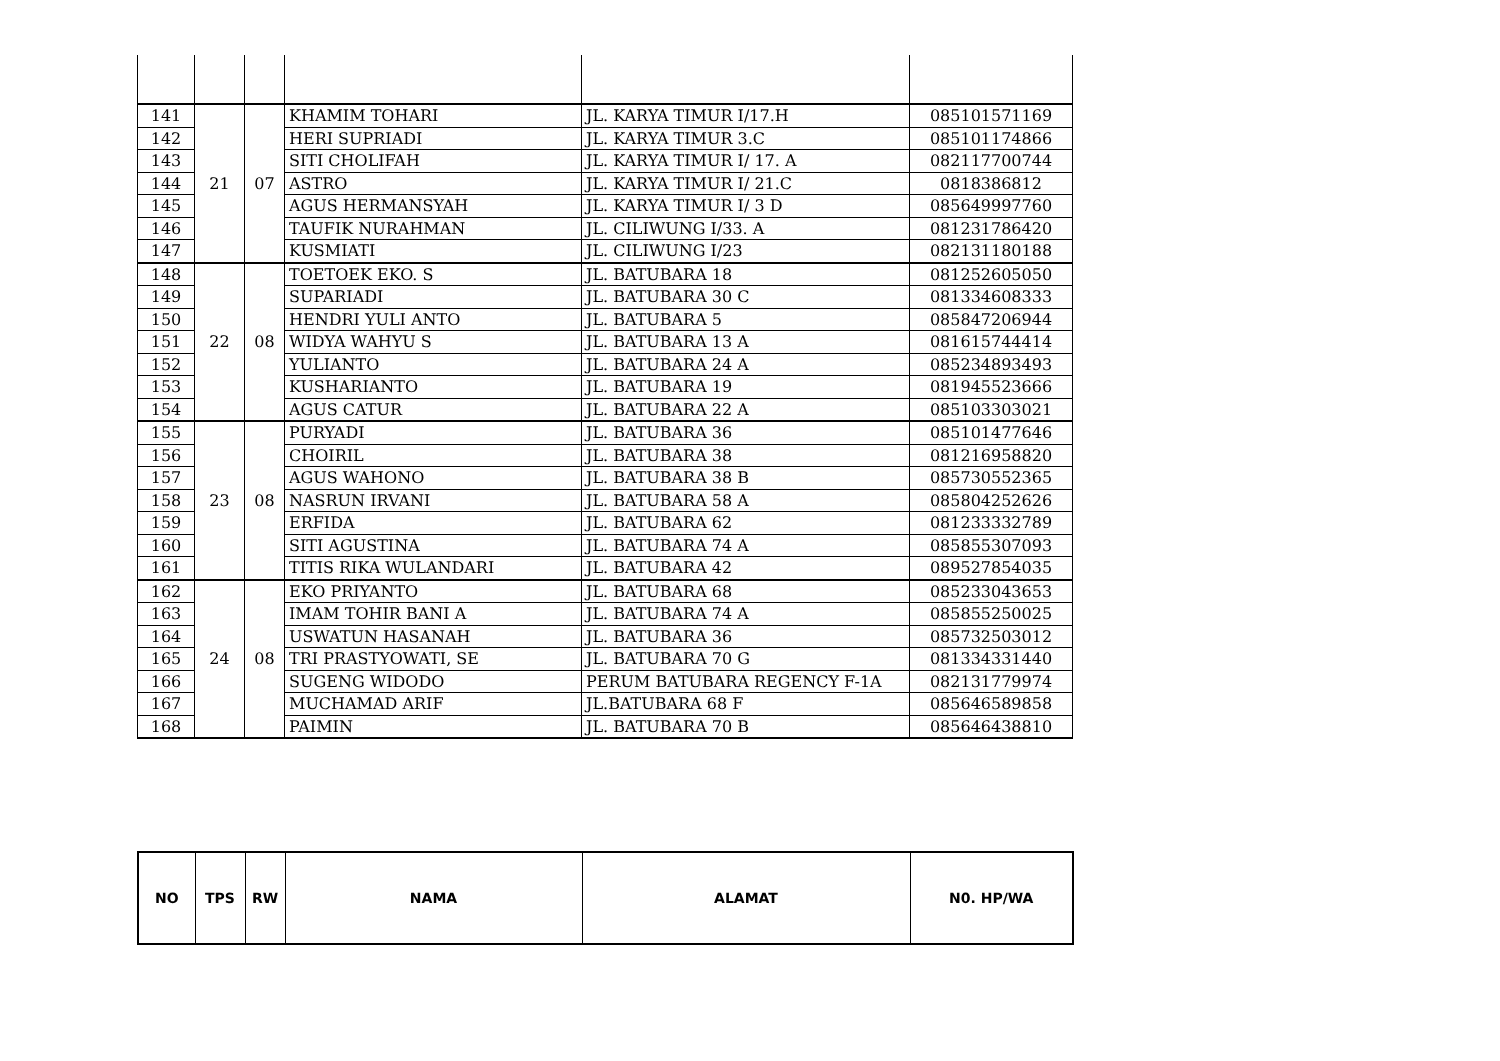| 141 | 21 | 07 | KHAMIM TOHARI | JL. KARYA TIMUR I/17.H | 085101571169 |
| 142 | | | HERI SUPRIADI | JL. KARYA TIMUR 3.C | 085101174866 |
| 143 | | | SITI CHOLIFAH | JL. KARYA TIMUR I/ 17. A | 082117700744 |
| 144 | | | ASTRO | JL. KARYA TIMUR I/ 21.C | 0818386812 |
| 145 | | | AGUS HERMANSYAH | JL. KARYA TIMUR I/ 3 D | 085649997760 |
| 146 | | | TAUFIK NURAHMAN | JL. CILIWUNG I/33. A | 081231786420 |
| 147 | | | KUSMIATI | JL. CILIWUNG I/23 | 082131180188 |
| 148 | 22 | 08 | TOETOEK EKO. S | JL. BATUBARA 18 | 081252605050 |
| 149 | | | SUPARIADI | JL. BATUBARA 30 C | 081334608333 |
| 150 | | | HENDRI YULI ANTO | JL. BATUBARA 5 | 085847206944 |
| 151 | | | WIDYA WAHYU S | JL. BATUBARA 13 A | 081615744414 |
| 152 | | | YULIANTO | JL. BATUBARA 24 A | 085234893493 |
| 153 | | | KUSHARIANTO | JL. BATUBARA 19 | 081945523666 |
| 154 | | | AGUS CATUR | JL. BATUBARA 22 A | 085103303021 |
| 155 | 23 | 08 | PURYADI | JL. BATUBARA 36 | 085101477646 |
| 156 | | | CHOIRIL | JL. BATUBARA 38 | 081216958820 |
| 157 | | | AGUS WAHONO | JL. BATUBARA 38 B | 085730552365 |
| 158 | | | NASRUN IRVANI | JL. BATUBARA 58 A | 085804252626 |
| 159 | | | ERFIDA | JL. BATUBARA 62 | 081233332789 |
| 160 | | | SITI AGUSTINA | JL. BATUBARA 74 A | 085855307093 |
| 161 | | | TITIS RIKA WULANDARI | JL. BATUBARA 42 | 089527854035 |
| 162 | 24 | 08 | EKO PRIYANTO | JL. BATUBARA 68 | 085233043653 |
| 163 | | | IMAM TOHIR BANI A | JL. BATUBARA 74 A | 085855250025 |
| 164 | | | USWATUN HASANAH | JL. BATUBARA 36 | 085732503012 |
| 165 | | | TRI PRASTYOWATI, SE | JL. BATUBARA 70 G | 081334331440 |
| 166 | | | SUGENG WIDODO | PERUM BATUBARA REGENCY F-1A | 082131779974 |
| 167 | | | MUCHAMAD ARIF | JL.BATUBARA 68 F | 085646589858 |
| 168 | | | PAIMIN | JL. BATUBARA 70 B | 085646438810 |
| NO | TPS | RW | NAMA | ALAMAT | N0. HP/WA |
| --- | --- | --- | --- | --- | --- |